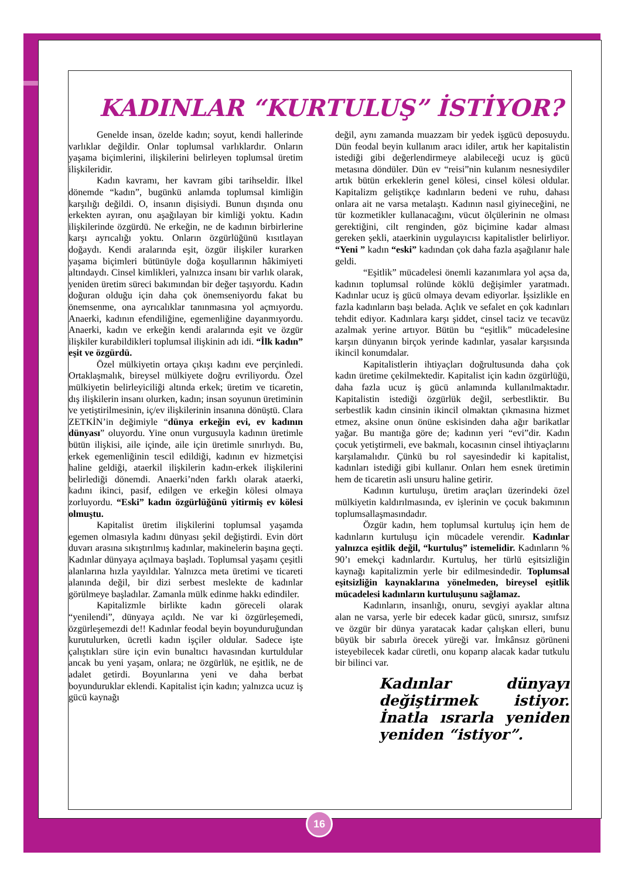KADINLAR “KURTULUŞ” İSTİYOR?
Genelde insan, özelde kadın; soyut, kendi hallerinde varlıklar değildir. Onlar toplumsal varlıklardır. Onların yaşama biçimlerini, ilişkilerini belirleyen toplumsal üretim ilişkileridir.
Kadın kavramı, her kavram gibi tarihseldir. İlkel dönemde “kadın”, bugünkü anlamda toplumsal kimliğin karşılığı değildi. O, insanın dişisiydi. Bunun dışında onu erkekten ayıran, onu aşağılayan bir kimliği yoktu. Kadın ilişkilerinde özgürdü. Ne erkeğin, ne de kadının birbirlerine karşı ayrıcalığı yoktu. Onların özgürlüğünü kısıtlayan doğaydı. Kendi aralarında eşit, özgür ilişkiler kurarken yaşama biçimleri bütünüyle doğa koşullarının hâkimiyeti altındaydı. Cinsel kimlikleri, yalnızca insanı bir varlık olarak, yeniden üretim süreci bakımından bir değer taşıyordu. Kadın doğuran olduğu için daha çok önemseniyordu fakat bu önemsenme, ona ayrıcalıklar tanınmasına yol açmıyordu. Anaerki, kadının efendiliğine, egemenliğine dayanmıyordu. Anaerki, kadın ve erkeğin kendi aralarında eşit ve özgür ilişkiler kurabildikleri toplumsal ilişkinin adı idi. “İlk kadın” eşit ve özgürdü.
Özel mülkiyetin ortaya çıkışı kadını eve perçinledi. Ortaklaşmalık, bireysel mülkiyete doğru evriliyordu. Özel mülkiyetin belirleyiciliği altında erkek; üretim ve ticaretin, dış ilişkilerin insanı olurken, kadın; insan soyunun üretiminin ve yetiştirilmesinin, iç/ev ilişkilerinin insanına dönüştü. Clara ZETKİN’in değimiyle “dünya erkeğin evi, ev kadının dünyası” oluyordu. Yine onun vurgusuyla kadının üretimle bütün ilişkisi, aile içinde, aile için üretimle sınırlıydı. Bu, erkek egemenliğinin tescil edildiği, kadının ev hizmetçisi haline geldiği, ataerkil ilişkilerin kadın-erkek ilişkilerini belirlediği dönemdi. Anaerki’nden farklı olarak ataerki, kadını ikinci, pasif, edilgen ve erkeğin kölesi olmaya zorluyordu. “Eski” kadın özgürlüğünü yitirmiş ev kölesi olmuştu.
Kapitalist üretim ilişkilerini toplumsal yaşamda egemen olmasıyla kadını dünyası şekil değiştirdi. Evin dört duvarı arasına sıkıştırılmış kadınlar, makinelerin başına geçti. Kadınlar dünyaya açılmaya başladı. Toplumsal yaşamı çeşitli alanlarına hızla yayıldılar. Yalnızca meta üretimi ve ticareti alanında değil, bir dizi serbest meslekte de kadınlar görülmeye başladılar. Zamanla mülk edinme hakkı edindiler.
Kapitalizmle birlikte kadın göreceli olarak “yenilendi”, dünyaya açıldı. Ne var ki özgürleşemedi, özgürleşemezdi de!! Kadınlar feodal beyin boyunduruğundan kurutulurken, ücretli kadın işçiler oldular. Sadece işte çalıştıkları süre için evin bunaltıcı havasından kurtuldular ancak bu yeni yaşam, onlara; ne özgürlük, ne eşitlik, ne de adalet getirdi. Boyunlarına yeni ve daha berbat boyunduruklar eklendi. Kapitalist için kadın; yalnızca ucuz iş gücü kaynağı
değil, aynı zamanda muazzam bir yedek işgücü deposuydu. Dün feodal beyin kullanım aracı idiler, artık her kapitalistin istediği gibi değerlendirmeye alabileceği ucuz iş gücü metasına döndüler. Dün ev “reisi”nin kulanım nesnesiydiler artık bütün erkeklerin genel kölesi, cinsel kölesi oldular. Kapitalizm geliştikçe kadınların bedeni ve ruhu, dahası onlara ait ne varsa metalaştı. Kadının nasıl giyineceğini, ne tür kozmetikler kullanacağını, vücut ölçülerinin ne olması gerektiğini, cilt renginden, göz biçimine kadar alması gereken şekli, ataerkinin uygulayıcısı kapitalistler belirliyor. “Yeni ” kadın “eski” kadından çok daha fazla aşağılanır hale geldi.
“Eşitlik” mücadelesi önemli kazanımlara yol açsa da, kadının toplumsal rolünde köklü değişimler yaratmadı. Kadınlar ucuz iş gücü olmaya devam ediyorlar. İşsizlikle en fazla kadınların başı belada. Açlık ve sefalet en çok kadınları tehdit ediyor. Kadınlara karşı şiddet, cinsel taciz ve tecavüz azalmak yerine artıyor. Bütün bu “eşitlik” mücadelesine karşın dünyanın birçok yerinde kadınlar, yasalar karşısında ikincil konumdalar.
Kapitalistlerin ihtiyaçları doğrultusunda daha çok kadın üretime çekilmektedir. Kapitalist için kadın özgürlüğü, daha fazla ucuz iş gücü anlamında kullanılmaktadır. Kapitalistin istediği özgürlük değil, serbestliktir. Bu serbestlik kadın cinsinin ikincil olmaktan çıkmasına hizmet etmez, aksine onun önüne eskisinden daha ağır barikatlar yağar. Bu mantığa göre de; kadının yeri “evi”dir. Kadın çocuk yetiştirmeli, eve bakmalı, kocasının cinsel ihtiyaçlarını karşılamalıdır. Çünkü bu rol sayesindedir ki kapitalist, kadınları istediği gibi kullanır. Onları hem esnek üretimin hem de ticaretin asli unsuru haline getirir.
Kadının kurtuluşu, üretim araçları üzerindeki özel mülkiyetin kaldırılmasında, ev işlerinin ve çocuk bakımının toplumsallaşmasındadır.
Özgür kadın, hem toplumsal kurtuluş için hem de kadınların kurtuluşu için mücadele verendir. Kadınlar yalnızca eşitlik değil, “kurtuluş” istemelidir. Kadınların % 90’ı emekçi kadınlardır. Kurtuluş, her türlü eşitsizliğin kaynağı kapitalizmin yerle bir edilmesindedir. Toplumsal eşitsizliğin kaynaklarına yönelmeden, bireysel eşitlik mücadelesi kadınların kurtuluşunu sağlamaz.
Kadınların, insanlığı, onuru, sevgiyi ayaklar altına alan ne varsa, yerle bir edecek kadar gücü, sınırsız, sınıfsız ve özgür bir dünya yaratacak kadar çalışkan elleri, bunu büyük bir sabırla örecek yüreği var. İmkânsız görüneni isteyebilecek kadar cüretli, onu koparıp alacak kadar tutkulu bir bilinci var.
Kadınlar dünyayı değiştirmek istiyor. İnatla ısrarla yeniden yeniden “istiyor”.
16